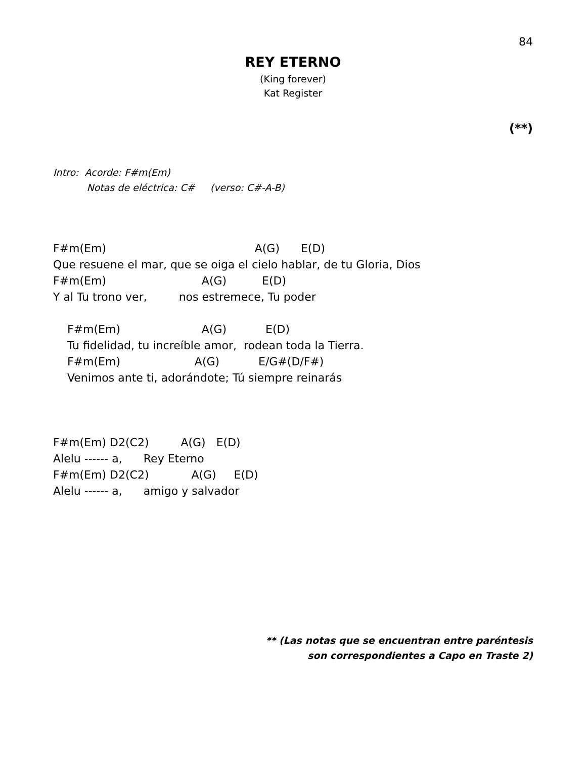84
REY ETERNO
(King forever)
Kat Register
(**)
Intro: Acorde: F#m(Em)
Notas de eléctrica: C# (verso: C#-A-B)
F#m(Em)                                          A(G)      E(D)
Que resuene el mar, que se oiga el cielo hablar, de tu Gloria, Dios
F#m(Em)                           A(G)          E(D)
Y al Tu trono ver,         nos estremece, Tu poder

    F#m(Em)                       A(G)           E(D)
    Tu fidelidad, tu increíble amor,  rodean toda la Tierra.
    F#m(Em)                     A(G)           E/G#(D/F#)
    Venimos ante ti, adorándote; Tú siempre reinarás



F#m(Em) D2(C2)         A(G)   E(D)
Alelu ------ a,      Rey Eterno
F#m(Em) D2(C2)            A(G)     E(D)
Alelu ------ a,      amigo y salvador
** (Las notas que se encuentran entre paréntesis
son correspondientes a Capo en Traste 2)